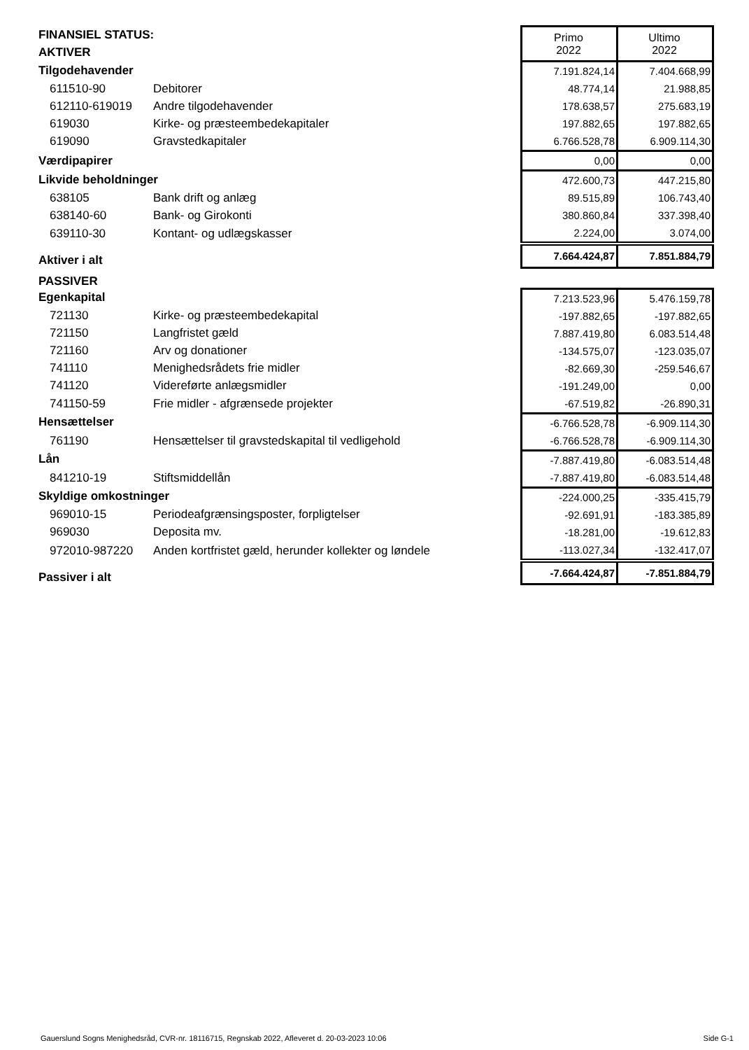| FINANSIEL STATUS: | | Primo 2022 | Ultimo 2022 |
| AKTIVER | | | |
| Tilgodehavender | | 7.191.824,14 | 7.404.668,99 |
| 611510-90 | Debitorer | 48.774,14 | 21.988,85 |
| 612110-619019 | Andre tilgodehavender | 178.638,57 | 275.683,19 |
| 619030 | Kirke- og præsteembedekapitaler | 197.882,65 | 197.882,65 |
| 619090 | Gravstedkapitaler | 6.766.528,78 | 6.909.114,30 |
| Værdipapirer | | 0,00 | 0,00 |
| Likvide beholdninger | | 472.600,73 | 447.215,80 |
| 638105 | Bank drift og anlæg | 89.515,89 | 106.743,40 |
| 638140-60 | Bank- og Girokonti | 380.860,84 | 337.398,40 |
| 639110-30 | Kontant- og udlægskasser | 2.224,00 | 3.074,00 |
| Aktiver i alt | | 7.664.424,87 | 7.851.884,79 |
| PASSIVER | | | |
| Egenkapital | | 7.213.523,96 | 5.476.159,78 |
| 721130 | Kirke- og præsteembedekapital | -197.882,65 | -197.882,65 |
| 721150 | Langfristet gæld | 7.887.419,80 | 6.083.514,48 |
| 721160 | Arv og donationer | -134.575,07 | -123.035,07 |
| 741110 | Menighedsrådets frie midler | -82.669,30 | -259.546,67 |
| 741120 | Videreførte anlægsmidler | -191.249,00 | 0,00 |
| 741150-59 | Frie midler - afgrænsede projekter | -67.519,82 | -26.890,31 |
| Hensættelser | | -6.766.528,78 | -6.909.114,30 |
| 761190 | Hensættelser til gravstedskapital til vedligehold | -6.766.528,78 | -6.909.114,30 |
| Lån | | -7.887.419,80 | -6.083.514,48 |
| 841210-19 | Stiftsmiddellån | -7.887.419,80 | -6.083.514,48 |
| Skyldige omkostninger | | -224.000,25 | -335.415,79 |
| 969010-15 | Periodeafgrænsingsposter, forpligtelser | -92.691,91 | -183.385,89 |
| 969030 | Deposita mv. | -18.281,00 | -19.612,83 |
| 972010-987220 | Anden kortfristet gæld, herunder kollekter og løndele | -113.027,34 | -132.417,07 |
| Passiver i alt | | -7.664.424,87 | -7.851.884,79 |
Gauerslund Sogns Menighedsråd, CVR-nr. 18116715, Regnskab 2022, Afleveret d. 20-03-2023 10:06 Side G-1